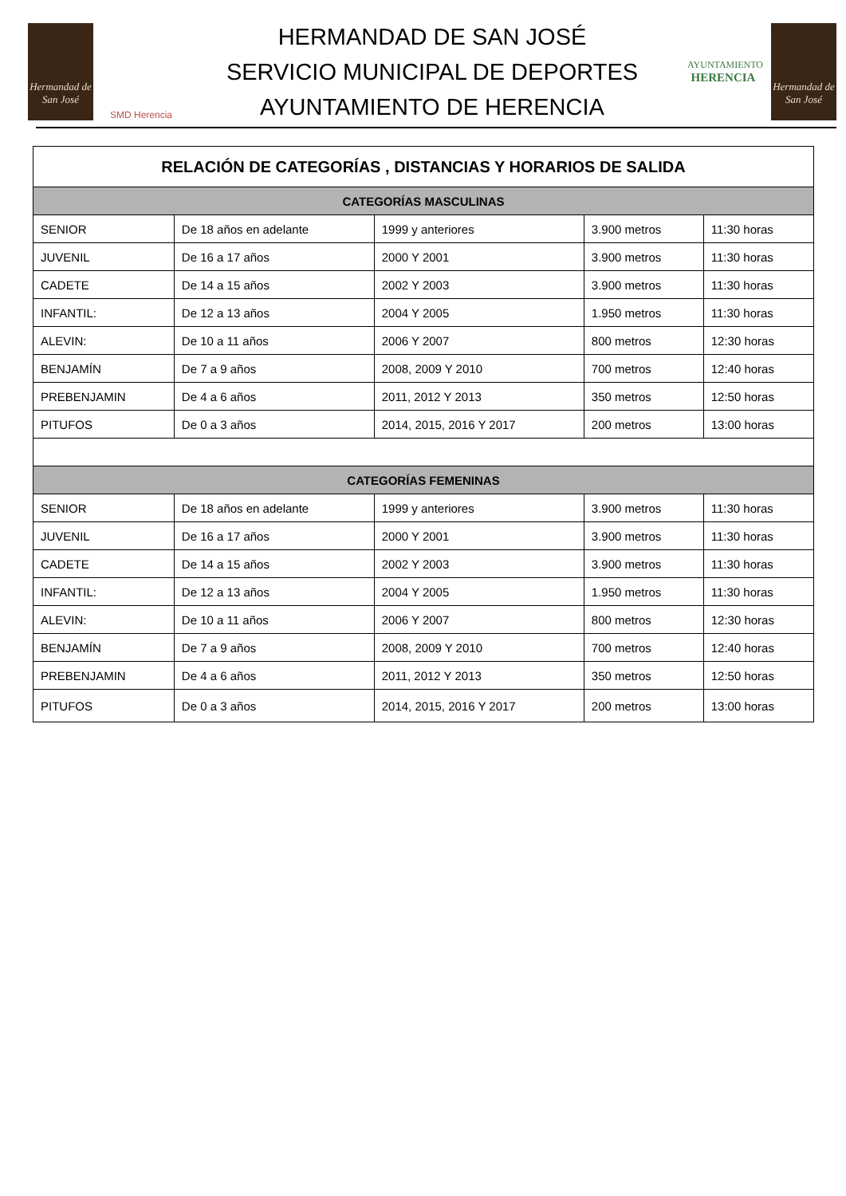Hermandad de San José
SMD Herencia
HERMANDAD DE SAN JOSÉ
SERVICIO MUNICIPAL DE DEPORTES
AYUNTAMIENTO DE HERENCIA
AYUNTAMIENTO
HERENCIA
Hermandad de San José
| RELACIÓN DE CATEGORÍAS , DISTANCIAS Y HORARIOS DE SALIDA | | | | |
| --- | --- | --- | --- | --- |
| CATEGORÍAS MASCULINAS | | | | |
| SENIOR | De 18 años en adelante | 1999 y anteriores | 3.900 metros | 11:30 horas |
| JUVENIL | De 16 a 17 años | 2000 Y 2001 | 3.900 metros | 11:30 horas |
| CADETE | De 14 a 15 años | 2002 Y 2003 | 3.900 metros | 11:30 horas |
| INFANTIL: | De 12 a 13 años | 2004 Y 2005 | 1.950 metros | 11:30 horas |
| ALEVIN: | De 10 a 11 años | 2006 Y 2007 | 800 metros | 12:30 horas |
| BENJAMÍN | De 7 a 9 años | 2008, 2009 Y 2010 | 700 metros | 12:40 horas |
| PREBENJAMIN | De 4 a 6 años | 2011, 2012 Y 2013 | 350 metros | 12:50 horas |
| PITUFOS | De 0 a 3 años | 2014, 2015, 2016 Y 2017 | 200 metros | 13:00 horas |
| CATEGORÍAS FEMENINAS | | | | |
| SENIOR | De 18 años en adelante | 1999 y anteriores | 3.900 metros | 11:30 horas |
| JUVENIL | De 16 a 17 años | 2000 Y 2001 | 3.900 metros | 11:30 horas |
| CADETE | De 14 a 15 años | 2002 Y 2003 | 3.900 metros | 11:30 horas |
| INFANTIL: | De 12 a 13 años | 2004 Y 2005 | 1.950 metros | 11:30 horas |
| ALEVIN: | De 10 a 11 años | 2006 Y 2007 | 800 metros | 12:30 horas |
| BENJAMÍN | De 7 a 9 años | 2008, 2009 Y 2010 | 700 metros | 12:40 horas |
| PREBENJAMIN | De 4 a 6 años | 2011, 2012 Y 2013 | 350 metros | 12:50 horas |
| PITUFOS | De 0 a 3 años | 2014, 2015, 2016 Y 2017 | 200 metros | 13:00 horas |